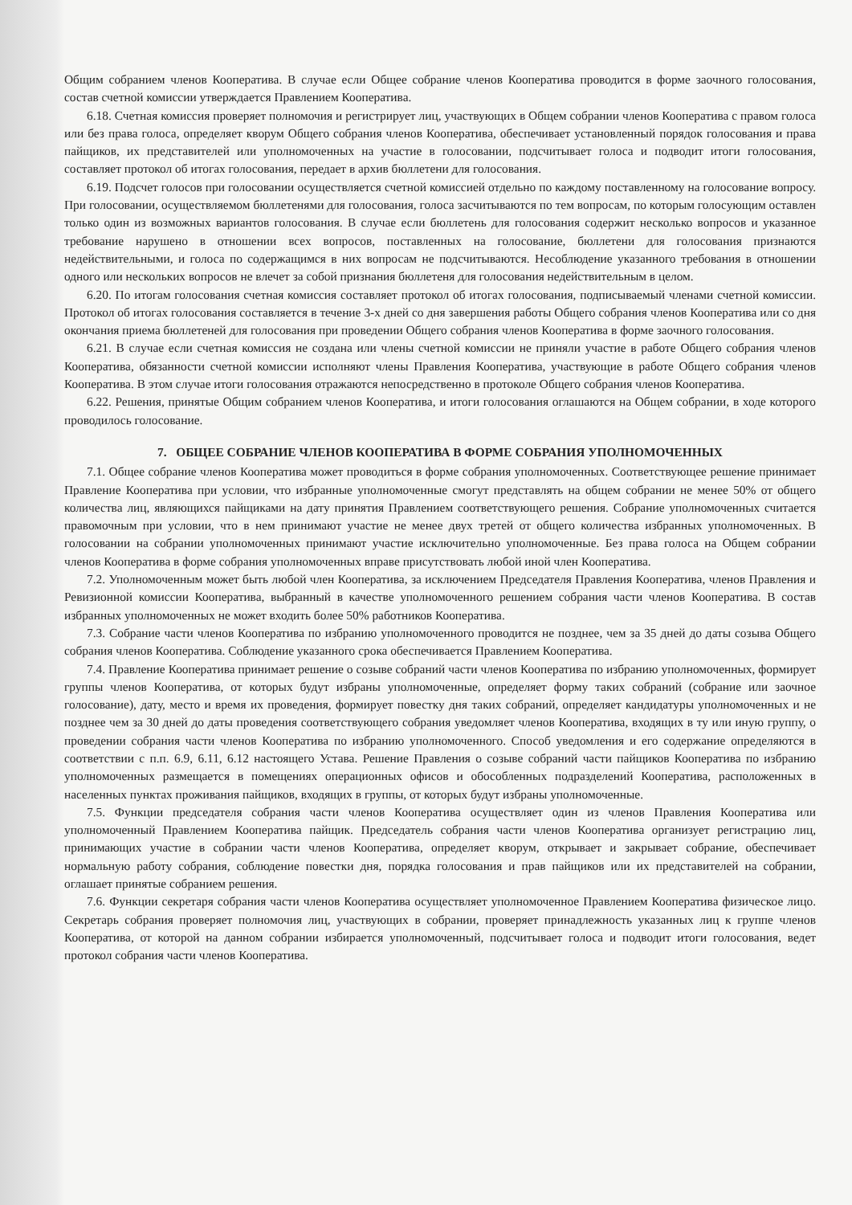Общим собранием членов Кооператива. В случае если Общее собрание членов Кооператива проводится в форме заочного голосования, состав счетной комиссии утверждается Правлением Кооператива.
6.18. Счетная комиссия проверяет полномочия и регистрирует лиц, участвующих в Общем собрании членов Кооператива с правом голоса или без права голоса, определяет кворум Общего собрания членов Кооператива, обеспечивает установленный порядок голосования и права пайщиков, их представителей или уполномоченных на участие в голосовании, подсчитывает голоса и подводит итоги голосования, составляет протокол об итогах голосования, передает в архив бюллетени для голосования.
6.19. Подсчет голосов при голосовании осуществляется счетной комиссией отдельно по каждому поставленному на голосование вопросу. При голосовании, осуществляемом бюллетенями для голосования, голоса засчитываются по тем вопросам, по которым голосующим оставлен только один из возможных вариантов голосования. В случае если бюллетень для голосования содержит несколько вопросов и указанное требование нарушено в отношении всех вопросов, поставленных на голосование, бюллетени для голосования признаются недействительными, и голоса по содержащимся в них вопросам не подсчитываются. Несоблюдение указанного требования в отношении одного или нескольких вопросов не влечет за собой признания бюллетеня для голосования недействительным в целом.
6.20. По итогам голосования счетная комиссия составляет протокол об итогах голосования, подписываемый членами счетной комиссии. Протокол об итогах голосования составляется в течение 3-х дней со дня завершения работы Общего собрания членов Кооператива или со дня окончания приема бюллетеней для голосования при проведении Общего собрания членов Кооператива в форме заочного голосования.
6.21. В случае если счетная комиссия не создана или члены счетной комиссии не приняли участие в работе Общего собрания членов Кооператива, обязанности счетной комиссии исполняют члены Правления Кооператива, участвующие в работе Общего собрания членов Кооператива. В этом случае итоги голосования отражаются непосредственно в протоколе Общего собрания членов Кооператива.
6.22. Решения, принятые Общим собранием членов Кооператива, и итоги голосования оглашаются на Общем собрании, в ходе которого проводилось голосование.
7. ОБЩЕЕ СОБРАНИЕ ЧЛЕНОВ КООПЕРАТИВА В ФОРМЕ СОБРАНИЯ УПОЛНОМОЧЕННЫХ
7.1. Общее собрание членов Кооператива может проводиться в форме собрания уполномоченных. Соответствующее решение принимает Правление Кооператива при условии, что избранные уполномоченные смогут представлять на общем собрании не менее 50% от общего количества лиц, являющихся пайщиками на дату принятия Правлением соответствующего решения. Собрание уполномоченных считается правомочным при условии, что в нем принимают участие не менее двух третей от общего количества избранных уполномоченных. В голосовании на собрании уполномоченных принимают участие исключительно уполномоченные. Без права голоса на Общем собрании членов Кооператива в форме собрания уполномоченных вправе присутствовать любой иной член Кооператива.
7.2. Уполномоченным может быть любой член Кооператива, за исключением Председателя Правления Кооператива, членов Правления и Ревизионной комиссии Кооператива, выбранный в качестве уполномоченного решением собрания части членов Кооператива. В состав избранных уполномоченных не может входить более 50% работников Кооператива.
7.3. Собрание части членов Кооператива по избранию уполномоченного проводится не позднее, чем за 35 дней до даты созыва Общего собрания членов Кооператива. Соблюдение указанного срока обеспечивается Правлением Кооператива.
7.4. Правление Кооператива принимает решение о созыве собраний части членов Кооператива по избранию уполномоченных, формирует группы членов Кооператива, от которых будут избраны уполномоченные, определяет форму таких собраний (собрание или заочное голосование), дату, место и время их проведения, формирует повестку дня таких собраний, определяет кандидатуры уполномоченных и не позднее чем за 30 дней до даты проведения соответствующего собрания уведомляет членов Кооператива, входящих в ту или иную группу, о проведении собрания части членов Кооператива по избранию уполномоченного. Способ уведомления и его содержание определяются в соответствии с п.п. 6.9, 6.11, 6.12 настоящего Устава. Решение Правления о созыве собраний части пайщиков Кооператива по избранию уполномоченных размещается в помещениях операционных офисов и обособленных подразделений Кооператива, расположенных в населенных пунктах проживания пайщиков, входящих в группы, от которых будут избраны уполномоченные.
7.5. Функции председателя собрания части членов Кооператива осуществляет один из членов Правления Кооператива или уполномоченный Правлением Кооператива пайщик. Председатель собрания части членов Кооператива организует регистрацию лиц, принимающих участие в собрании части членов Кооператива, определяет кворум, открывает и закрывает собрание, обеспечивает нормальную работу собрания, соблюдение повестки дня, порядка голосования и прав пайщиков или их представителей на собрании, оглашает принятые собранием решения.
7.6. Функции секретаря собрания части членов Кооператива осуществляет уполномоченное Правлением Кооператива физическое лицо. Секретарь собрания проверяет полномочия лиц, участвующих в собрании, проверяет принадлежность указанных лиц к группе членов Кооператива, от которой на данном собрании избирается уполномоченный, подсчитывает голоса и подводит итоги голосования, ведет протокол собрания части членов Кооператива.